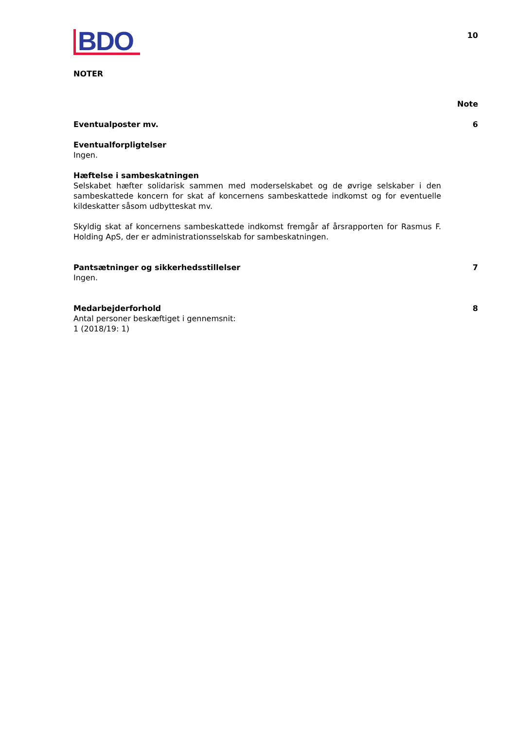BDO
10
NOTER
Note
Eventualposter mv. 6
Eventualforpligtelser
Ingen.
Hæftelse i sambeskatningen
Selskabet hæfter solidarisk sammen med moderselskabet og de øvrige selskaber i den sambeskattede koncern for skat af koncernens sambeskattede indkomst og for eventuelle kildeskatter såsom udbytteskat mv.
Skyldig skat af koncernens sambeskattede indkomst fremgår af årsrapporten for Rasmus F. Holding ApS, der er administrationsselskab for sambeskatningen.
Pantsætninger og sikkerhedsstillelser
7
Ingen.
Medarbejderforhold 8
Antal personer beskæftiget i gennemsnit:
1 (2018/19: 1)